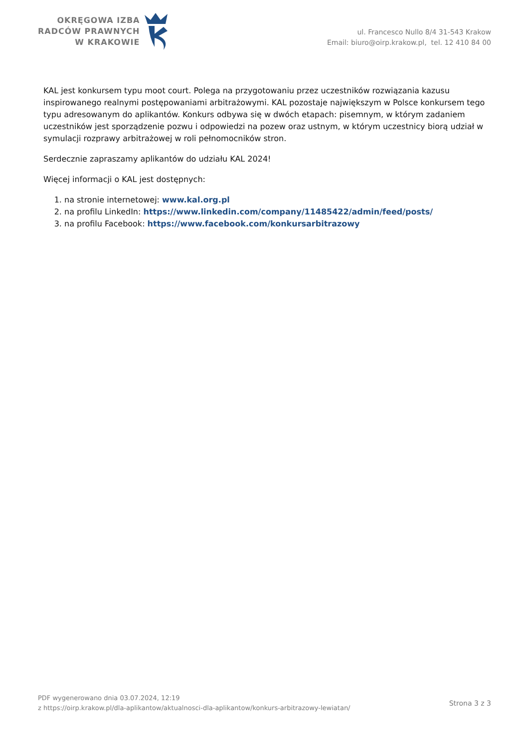OKRĘGOWA IZBA
RADCÓW PRAWNYCH
W KRAKOWIE
ul. Francesco Nullo 8/4 31-543 Krakow
Email: biuro@oirp.krakow.pl, tel. 12 410 84 00
KAL jest konkursem typu moot court. Polega na przygotowaniu przez uczestników rozwiązania kazusu inspirowanego realnymi postępowaniami arbitrażowymi. KAL pozostaje największym w Polsce konkursem tego typu adresowanym do aplikantów. Konkurs odbywa się w dwóch etapach: pisemnym, w którym zadaniem uczestników jest sporządzenie pozwu i odpowiedzi na pozew oraz ustnym, w którym uczestnicy biorą udział w symulacji rozprawy arbitrażowej w roli pełnomocników stron.
Serdecznie zapraszamy aplikantów do udziału KAL 2024!
Więcej informacji o KAL jest dostępnych:
1. na stronie internetowej: www.kal.org.pl
2. na profilu LinkedIn: https://www.linkedin.com/company/11485422/admin/feed/posts/
3. na profilu Facebook: https://www.facebook.com/konkursarbitrazowy
PDF wygenerowano dnia 03.07.2024, 12:19
z https://oirp.krakow.pl/dla-aplikantow/aktualnosci-dla-aplikantow/konkurs-arbitrazowy-lewiatan/
Strona 3 z 3